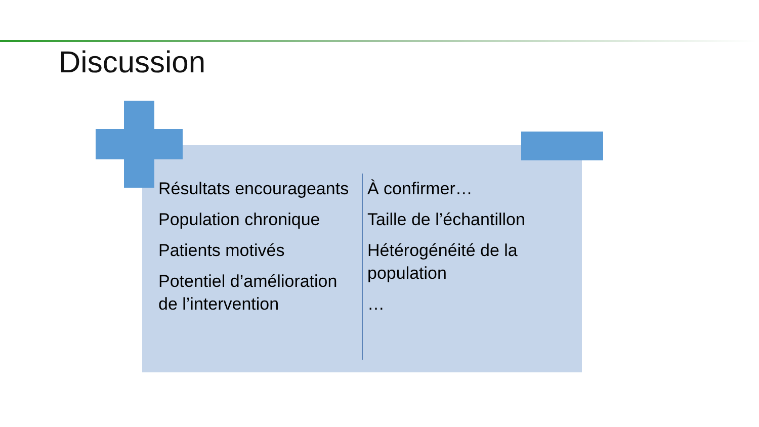Discussion
Résultats encourageants
Population chronique
Patients motivés
Potentiel d’amélioration de l’intervention
À confirmer…
Taille de l’échantillon
Hétérogénéité de la population
…